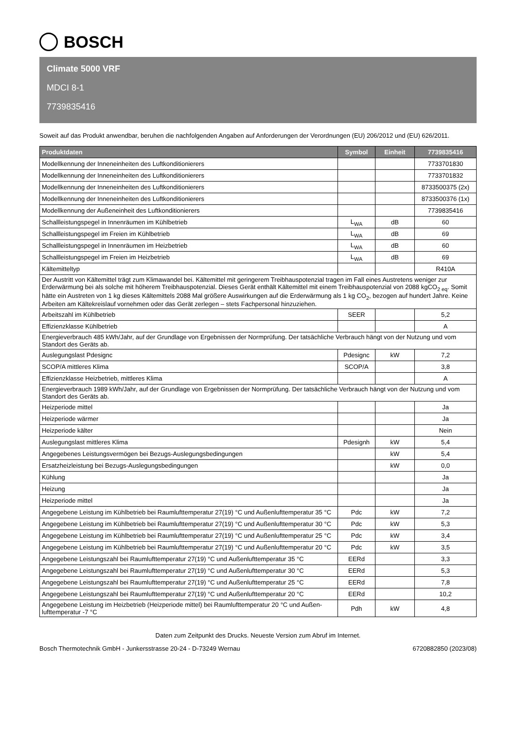BOSCH
Climate 5000 VRF
MDCI 8-1
7739835416
Soweit auf das Produkt anwendbar, beruhen die nachfolgenden Angaben auf Anforderungen der Verordnungen (EU) 206/2012 und (EU) 626/2011.
| Produktdaten | Symbol | Einheit | 7739835416 |
| --- | --- | --- | --- |
| Modellkennung der Inneneinheiten des Luftkonditionierers | | | 7733701830 |
| Modellkennung der Inneneinheiten des Luftkonditionierers | | | 7733701832 |
| Modellkennung der Inneneinheiten des Luftkonditionierers | | | 8733500375 (2x) |
| Modellkennung der Inneneinheiten des Luftkonditionierers | | | 8733500376 (1x) |
| Modellkennung der Außeneinheit des Luftkonditionierers | | | 7739835416 |
| Schallleistungspegel in Innenräumen im Kühlbetrieb | L<sub>WA</sub> | dB | 60 |
| Schallleistungspegel im Freien im Kühlbetrieb | L<sub>WA</sub> | dB | 69 |
| Schallleistungspegel in Innenräumen im Heizbetrieb | L<sub>WA</sub> | dB | 60 |
| Schallleistungspegel im Freien im Heizbetrieb | L<sub>WA</sub> | dB | 69 |
| Kältemitteltyp | | | R410A |
| Der Austritt von Kältemittel trägt zum Klimawandel bei. Kältemittel mit geringerem Treibhauspotenzial tragen im Fall eines Austretens weniger zur Erderwärmung bei als solche mit höherem Treibhauspotenzial. Dieses Gerät enthält Kältemittel mit einem Treibhauspotenzial von 2088 kgCO<sub>2 eq</sub>. Somit hätte ein Austreten von 1 kg dieses Kältemittels 2088 Mal größere Auswirkungen auf die Erderwärmung als 1 kg CO<sub>2</sub>, bezogen auf hundert Jahre. Keine Arbeiten am Kältekreislauf vornehmen oder das Gerät zerlegen – stets Fachpersonal hinzuziehen. | | | |
| Arbeitszahl im Kühlbetrieb | SEER | | 5,2 |
| Effizienzklasse Kühlbetrieb | | | A |
| Energieverbrauch 485 kWh/Jahr, auf der Grundlage von Ergebnissen der Normprüfung. Der tatsächliche Verbrauch hängt von der Nutzung und vom Standort des Geräts ab. | | | |
| Auslegungslast Pdesignc | Pdesignc | kW | 7,2 |
| SCOP/A mittleres Klima | SCOP/A | | 3,8 |
| Effizienzklasse Heizbetrieb, mittleres Klima | | | A |
| Energieverbrauch 1989 kWh/Jahr, auf der Grundlage von Ergebnissen der Normprüfung. Der tatsächliche Verbrauch hängt von der Nutzung und vom Standort des Geräts ab. | | | |
| Heizperiode mittel | | | Ja |
| Heizperiode wärmer | | | Ja |
| Heizperiode kälter | | | Nein |
| Auslegungslast mittleres Klima | Pdesignh | kW | 5,4 |
| Angegebenes Leistungsvermögen bei Bezugs-Auslegungsbedingungen | | kW | 5,4 |
| Ersatzheizleistung bei Bezugs-Auslegungsbedingungen | | kW | 0,0 |
| Kühlung | | | Ja |
| Heizung | | | Ja |
| Heizperiode mittel | | | Ja |
| Angegebene Leistung im Kühlbetrieb bei Raumlufttemperatur 27(19) °C und Außenlufttemperatur 35 °C | Pdc | kW | 7,2 |
| Angegebene Leistung im Kühlbetrieb bei Raumlufttemperatur 27(19) °C und Außenlufttemperatur 30 °C | Pdc | kW | 5,3 |
| Angegebene Leistung im Kühlbetrieb bei Raumlufttemperatur 27(19) °C und Außenlufttemperatur 25 °C | Pdc | kW | 3,4 |
| Angegebene Leistung im Kühlbetrieb bei Raumlufttemperatur 27(19) °C und Außenlufttemperatur 20 °C | Pdc | kW | 3,5 |
| Angegebene Leistungszahl bei Raumlufttemperatur 27(19) °C und Außenlufttemperatur 35 °C | EERd | | 3,3 |
| Angegebene Leistungszahl bei Raumlufttemperatur 27(19) °C und Außenlufttemperatur 30 °C | EERd | | 5,3 |
| Angegebene Leistungszahl bei Raumlufttemperatur 27(19) °C und Außenlufttemperatur 25 °C | EERd | | 7,8 |
| Angegebene Leistungszahl bei Raumlufttemperatur 27(19) °C und Außenlufttemperatur 20 °C | EERd | | 10,2 |
| Angegebene Leistung im Heizbetrieb (Heizperiode mittel) bei Raumlufttemperatur 20 °C und Außen-lufttemperatur -7 °C | Pdh | kW | 4,8 |
Daten zum Zeitpunkt des Drucks. Neueste Version zum Abruf im Internet.
Bosch Thermotechnik GmbH - Junkersstrasse 20-24 - D-73249 Wernau 6720882850 (2023/08)